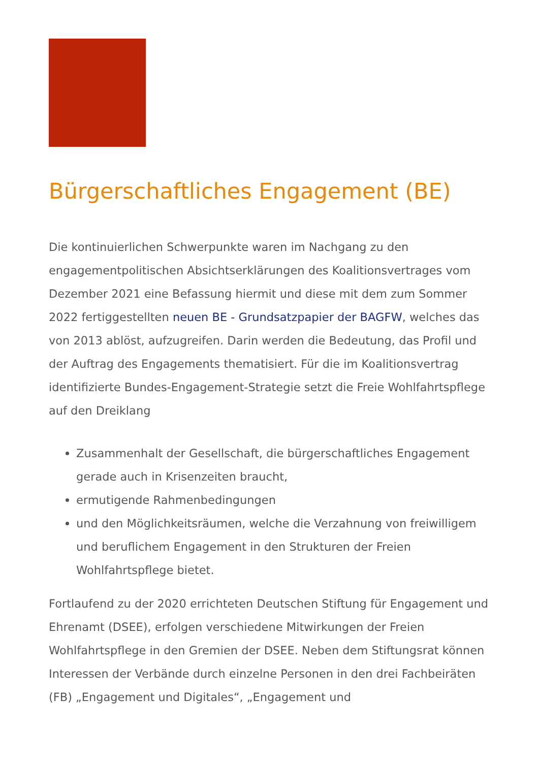Bürgerschaftliches Engagement (BE)
Die kontinuierlichen Schwerpunkte waren im Nachgang zu den engagementpolitischen Absichtserklärungen des Koalitionsvertrages vom Dezember 2021 eine Befassung hiermit und diese mit dem zum Sommer 2022 fertiggestellten neuen BE - Grundsatzpapier der BAGFW, welches das von 2013 ablöst, aufzugreifen. Darin werden die Bedeutung, das Profil und der Auftrag des Engagements thematisiert. Für die im Koalitionsvertrag identifizierte Bundes-Engagement-Strategie setzt die Freie Wohlfahrtspflege auf den Dreiklang
Zusammenhalt der Gesellschaft, die bürgerschaftliches Engagement gerade auch in Krisenzeiten braucht,
ermutigende Rahmenbedingungen
und den Möglichkeitsräumen, welche die Verzahnung von freiwilligem und beruflichem Engagement in den Strukturen der Freien Wohlfahrtspflege bietet.
Fortlaufend zu der 2020 errichteten Deutschen Stiftung für Engagement und Ehrenamt (DSEE), erfolgen verschiedene Mitwirkungen der Freien Wohlfahrtspflege in den Gremien der DSEE. Neben dem Stiftungsrat können Interessen der Verbände durch einzelne Personen in den drei Fachbeiräten (FB) „Engagement und Digitales“, „Engagement und